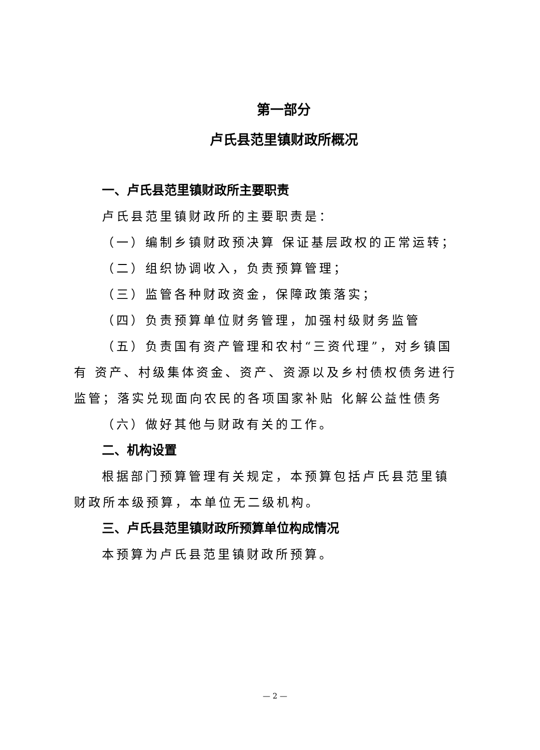第一部分
卢氏县范里镇财政所概况
一、卢氏县范里镇财政所主要职责
卢氏县范里镇财政所的主要职责是：
（一）编制乡镇财政预决算 保证基层政权的正常运转；
（二）组织协调收入，负责预算管理；
（三）监管各种财政资金，保障政策落实；
（四）负责预算单位财务管理，加强村级财务监管
（五）负责国有资产管理和农村“三资代理”，对乡镇国有 资产、村级集体资金、资产、资源以及乡村债权债务进行监管；落实兑现面向农民的各项国家补贴 化解公益性债务
（六）做好其他与财政有关的工作。
二、机构设置
根据部门预算管理有关规定，本预算包括卢氏县范里镇财政所本级预算，本单位无二级机构。
三、卢氏县范里镇财政所预算单位构成情况
本预算为卢氏县范里镇财政所预算。
— 2 —